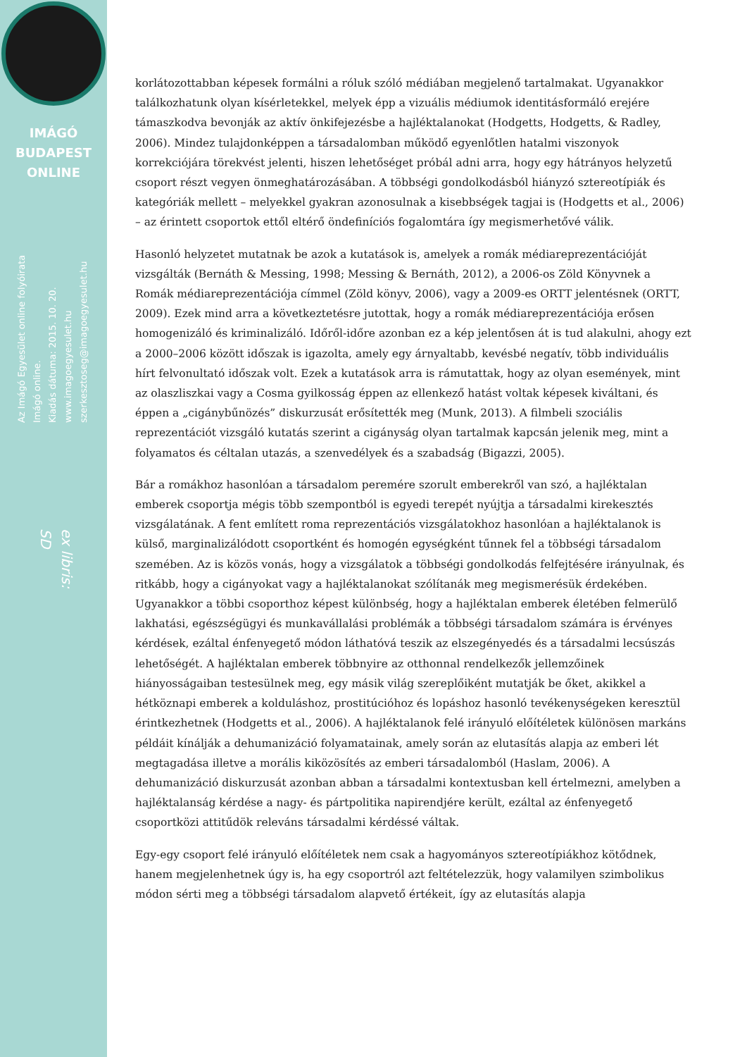IMÁGÓ
BUDAPEST
ONLINE
Az Imágó Egyesület online folyóirata
Imágó online.
Kiadás dátuma: 2015. 10. 20.
www.imagoegyesulet.hu
szerkesztoseg@imagoegyesulet.hu
ex libris:
SD
korlátozottabban képesek formálni a róluk szóló médiában megjelenő tartalmakat. Ugyanakkor találkozhatunk olyan kísérletekkel, melyek épp a vizuális médiumok identitásformáló erejére támaszkodva bevonják az aktív önkifejezésbe a hajléktalanokat (Hodgetts, Hodgetts, & Radley, 2006). Mindez tulajdonképpen a társadalomban működő egyenlőtlen hatalmi viszonyok korrekciójára törekvést jelenti, hiszen lehetőséget próbál adni arra, hogy egy hátrányos helyzetű csoport részt vegyen önmeghatározásában. A többségi gondolkodásból hiányzó sztereotípiák és kategóriák mellett – melyekkel gyakran azonosulnak a kisebbségek tagjai is (Hodgetts et al., 2006) – az érintett csoportok ettől eltérő öndefiníciós fogalomtára így megismerhetővé válik.
Hasonló helyzetet mutatnak be azok a kutatások is, amelyek a romák médiareprezentációját vizsgálták (Bernáth & Messing, 1998; Messing & Bernáth, 2012), a 2006-os Zöld Könyvnek a Romák médiareprezentációja címmel (Zöld könyv, 2006), vagy a 2009-es ORTT jelentésnek (ORTT, 2009). Ezek mind arra a következtetésre jutottak, hogy a romák médiareprezentációja erősen homogenizáló és kriminalizáló. Időről-időre azonban ez a kép jelentősen át is tud alakulni, ahogy ezt a 2000–2006 között időszak is igazolta, amely egy árnyaltabb, kevésbé negatív, több individuális hírt felvonultató időszak volt. Ezek a kutatások arra is rámutattak, hogy az olyan események, mint az olaszliszkai vagy a Cosma gyilkosság éppen az ellenkező hatást voltak képesek kiváltani, és éppen a „cigánybűnözés” diskurzusát erősítették meg (Munk, 2013). A filmbeli szociális reprezentációt vizsgáló kutatás szerint a cigányság olyan tartalmak kapcsán jelenik meg, mint a folyamatos és céltalan utazás, a szenvedélyek és a szabadság (Bigazzi, 2005).
Bár a romákhoz hasonlóan a társadalom peremére szorult emberekről van szó, a hajléktalan emberek csoportja mégis több szempontból is egyedi terepét nyújtja a társadalmi kirekesztés vizsgálatának. A fent említett roma reprezentációs vizsgálatokhoz hasonlóan a hajléktalanok is külső, marginalizálódott csoportként és homogén egységként tűnnek fel a többségi társadalom szemében. Az is közös vonás, hogy a vizsgálatok a többségi gondolkodás felfejtésére irányulnak, és ritkább, hogy a cigányokat vagy a hajléktalanokat szólítanák meg megismerésük érdekében. Ugyanakkor a többi csoporthoz képest különbség, hogy a hajléktalan emberek életében felmerülő lakhatási, egészségügyi és munkavállalási problémák a többségi társadalom számára is érvényes kérdések, ezáltal énfenyegető módon láthatóvá teszik az elszegényedés és a társadalmi lecsúszás lehetőségét. A hajléktalan emberek többnyire az otthonnal rendelkezők jellemzőinek hiányosságaiban testesülnek meg, egy másik világ szereplőiként mutatják be őket, akikkel a hétköznapi emberek a kolduláshoz, prostitúcióhoz és lopáshoz hasonló tevékenységeken keresztül érintkezhetnek (Hodgetts et al., 2006). A hajléktalanok felé irányuló előítéletek különösen markáns példáit kínálják a dehumanizáció folyamatainak, amely során az elutasítás alapja az emberi lét megtagadása illetve a morális kiközösítés az emberi társadalomból (Haslam, 2006). A dehumanizáció diskurzusát azonban abban a társadalmi kontextusban kell értelmezni, amelyben a hajléktalanság kérdése a nagy- és pártpolitika napirendjére került, ezáltal az énfenyegető csoportközi attitűdök releváns társadalmi kérdéssé váltak.
Egy-egy csoport felé irányuló előítéletek nem csak a hagyományos sztereotípiákhoz kötődnek, hanem megjelenhetnek úgy is, ha egy csoportról azt feltételezzük, hogy valamilyen szimbolikus módon sérti meg a többségi társadalom alapvető értékeit, így az elutasítás alapja